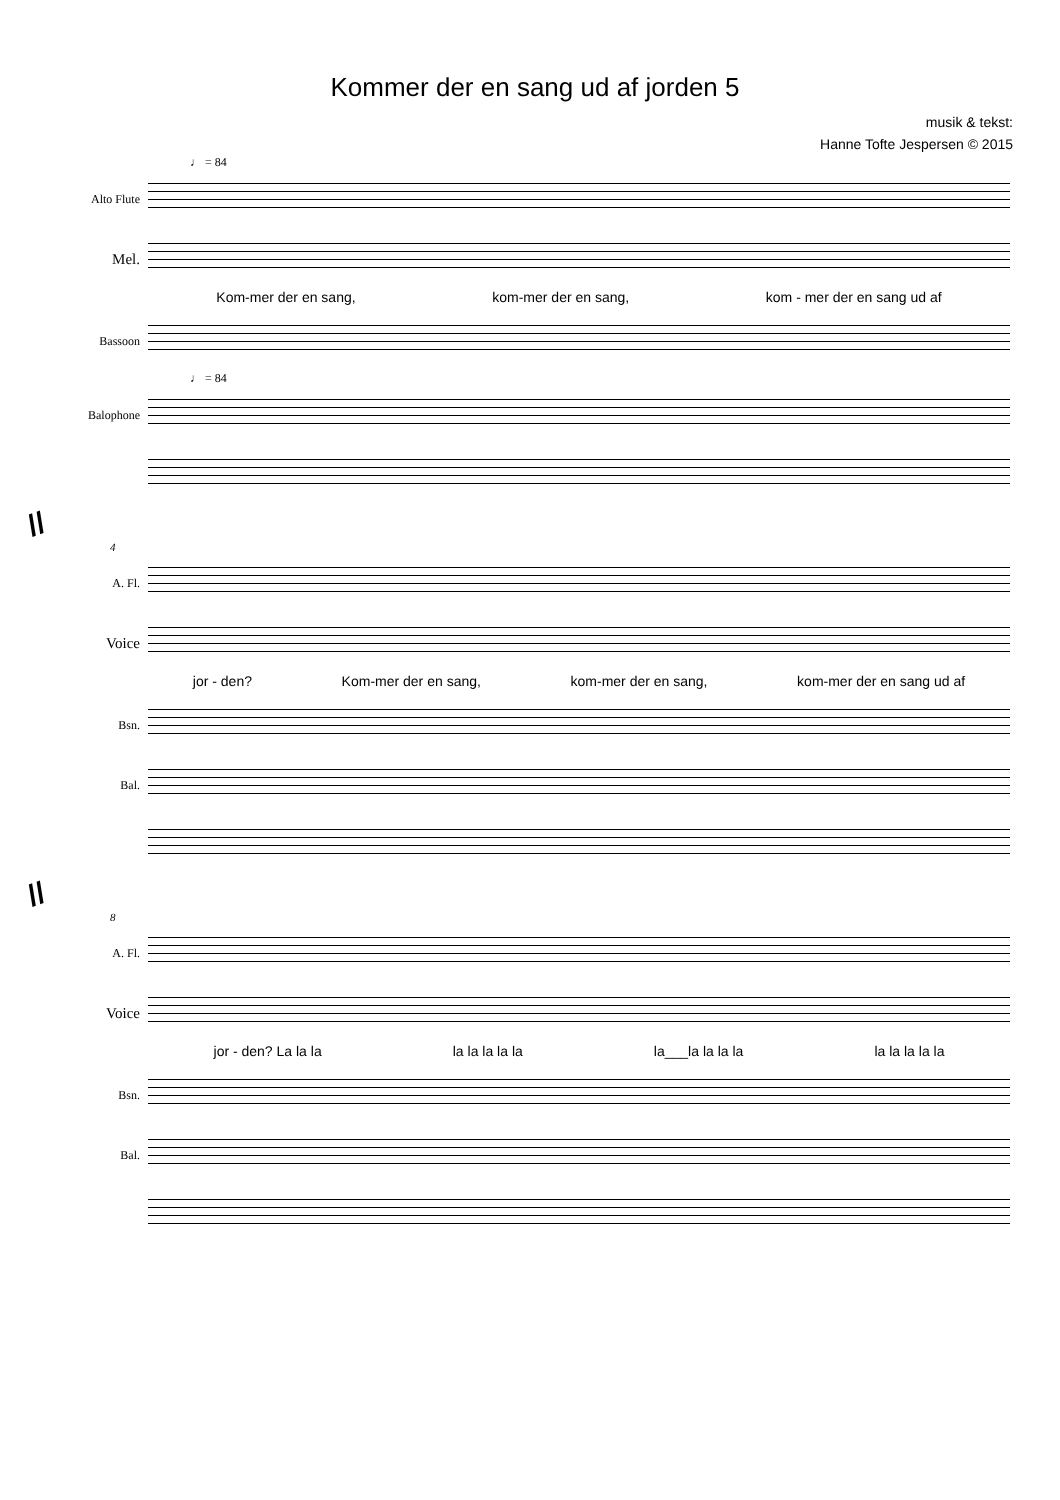Kommer der en sang ud af jorden 5
musik & tekst:
Hanne Tofte Jespersen © 2015
♩ = 84
Alto Flute
Mel.
Kom-mer der en sang, kom-mer der en sang, kom - mer der en sang ud af
Bassoon
♩ = 84
Balophone
//
4
A. Fl.
Voice
jor - den? Kom-mer der en sang, kom-mer der en sang, kom-mer der en sang ud af
Bsn.
Bal.
//
8
A. Fl.
Voice
jor - den? La la la la la la la la la___la la la la la la la la la
Bsn.
Bal.